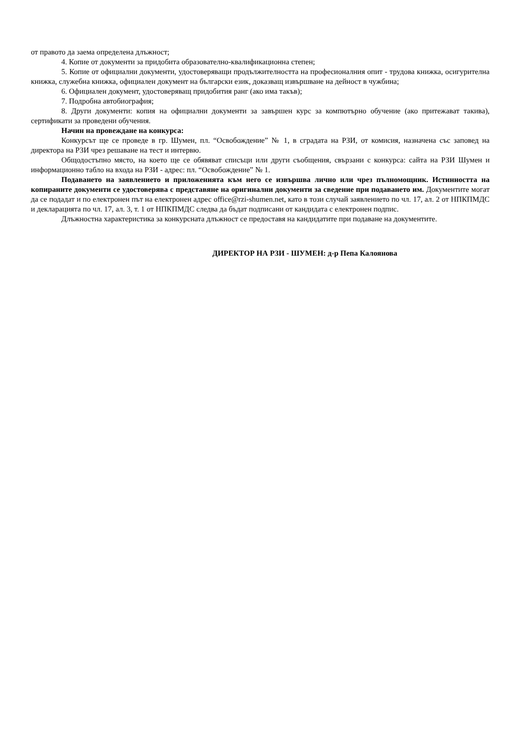от правото да заема определена длъжност;
4. Копие от документи за придобита образователно-квалификационна степен;
5. Копие от официални документи, удостоверяващи продължителността на професионалния опит - трудова книжка, осигурителна книжка, служебна книжка, официален документ на български език, доказващ извършване на дейност в чужбина;
6. Официален документ, удостоверяващ придобития ранг (ако има такъв);
7. Подробна автобиография;
8. Други документи: копия на официални документи за завършен курс за компютърно обучение (ако притежават такива), сертификати за проведени обучения.
Начин на провеждане на конкурса:
Конкурсът ще се проведе в гр. Шумен, пл. “Освобождение” № 1, в сградата на РЗИ, от комисия, назначена със заповед на директора на РЗИ чрез решаване на тест и интервю.
Общодостъпно място, на което ще се обявяват списъци или други съобщения, свързани с конкурса: сайта на РЗИ Шумен и информационно табло на входа на РЗИ - адрес: пл. “Освобождение” № 1.
Подаването на заявлението и приложенията към него се извършва лично или чрез пълномощник. Истинността на копираните документи се удостоверява с представяне на оригинални документи за сведение при подаването им. Документите могат да се подадат и по електронен път на електронен адрес office@rzi-shumen.net, като в този случай заявлението по чл. 17, ал. 2 от НПКПМДС и декларацията по чл. 17, ал. 3, т. 1 от НПКПМДС следва да бъдат подписани от кандидата с електронен подпис.
Длъжностна характеристика за конкурсната длъжност се предоставя на кандидатите при подаване на документите.
ДИРЕКТОР НА РЗИ - ШУМЕН: д-р Пепа Калоянова